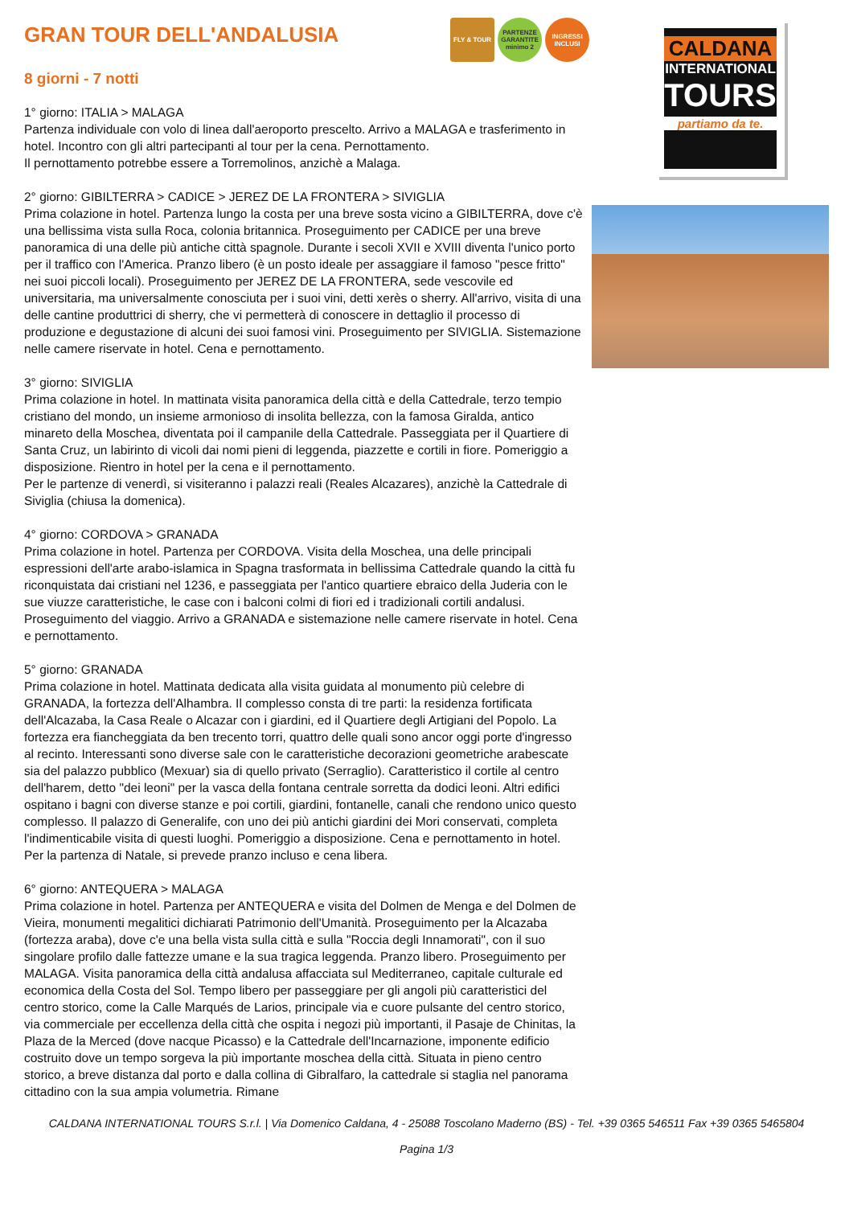FLY & TOUR PARTENZE GARANTITE minimo 2
INGRESSI INCLUSI
GRAN TOUR DELL'ANDALUSIA
8 giorni - 7 notti
1° giorno: ITALIA > MALAGA
Partenza individuale con volo di linea dall'aeroporto prescelto. Arrivo a MALAGA e trasferimento in hotel. Incontro con gli altri partecipanti al tour per la cena. Pernottamento.
Il pernottamento potrebbe essere a Torremolinos, anzichè a Malaga.
2° giorno: GIBILTERRA > CADICE > JEREZ DE LA FRONTERA > SIVIGLIA
Prima colazione in hotel. Partenza lungo la costa per una breve sosta vicino a GIBILTERRA, dove c'è una bellissima vista sulla Roca, colonia britannica. Proseguimento per CADICE per una breve panoramica di una delle più antiche città spagnole. Durante i secoli XVII e XVIII diventa l'unico porto per il traffico con l'America. Pranzo libero (è un posto ideale per assaggiare il famoso "pesce fritto" nei suoi piccoli locali). Proseguimento per JEREZ DE LA FRONTERA, sede vescovile ed universitaria, ma universalmente conosciuta per i suoi vini, detti xerès o sherry. All'arrivo, visita di una delle cantine produttrici di sherry, che vi permetterà di conoscere in dettaglio il processo di produzione e degustazione di alcuni dei suoi famosi vini. Proseguimento per SIVIGLIA. Sistemazione nelle camere riservate in hotel. Cena e pernottamento.
3° giorno: SIVIGLIA
Prima colazione in hotel. In mattinata visita panoramica della città e della Cattedrale, terzo tempio cristiano del mondo, un insieme armonioso di insolita bellezza, con la famosa Giralda, antico minareto della Moschea, diventata poi il campanile della Cattedrale. Passeggiata per il Quartiere di Santa Cruz, un labirinto di vicoli dai nomi pieni di leggenda, piazzette e cortili in fiore. Pomeriggio a disposizione. Rientro in hotel per la cena e il pernottamento.
Per le partenze di venerdì, si visiteranno i palazzi reali (Reales Alcazares), anzichè la Cattedrale di Siviglia (chiusa la domenica).
4° giorno: CORDOVA > GRANADA
Prima colazione in hotel. Partenza per CORDOVA. Visita della Moschea, una delle principali espressioni dell'arte arabo-islamica in Spagna trasformata in bellissima Cattedrale quando la città fu riconquistata dai cristiani nel 1236, e passeggiata per l'antico quartiere ebraico della Juderia con le sue viuzze caratteristiche, le case con i balconi colmi di fiori ed i tradizionali cortili andalusi. Proseguimento del viaggio. Arrivo a GRANADA e sistemazione nelle camere riservate in hotel. Cena e pernottamento.
5° giorno: GRANADA
Prima colazione in hotel. Mattinata dedicata alla visita guidata al monumento più celebre di GRANADA, la fortezza dell'Alhambra. Il complesso consta di tre parti: la residenza fortificata dell'Alcazaba, la Casa Reale o Alcazar con i giardini, ed il Quartiere degli Artigiani del Popolo. La fortezza era fiancheggiata da ben trecento torri, quattro delle quali sono ancor oggi porte d'ingresso al recinto. Interessanti sono diverse sale con le caratteristiche decorazioni geometriche arabescate sia del palazzo pubblico (Mexuar) sia di quello privato (Serraglio). Caratteristico il cortile al centro dell'harem, detto "dei leoni" per la vasca della fontana centrale sorretta da dodici leoni. Altri edifici ospitano i bagni con diverse stanze e poi cortili, giardini, fontanelle, canali che rendono unico questo complesso. Il palazzo di Generalife, con uno dei più antichi giardini dei Mori conservati, completa l'indimenticabile visita di questi luoghi. Pomeriggio a disposizione. Cena e pernottamento in hotel.
Per la partenza di Natale, si prevede pranzo incluso e cena libera.
6° giorno: ANTEQUERA > MALAGA
Prima colazione in hotel. Partenza per ANTEQUERA e visita del Dolmen de Menga e del Dolmen de Vieira, monumenti megalitici dichiarati Patrimonio dell'Umanità. Proseguimento per la Alcazaba (fortezza araba), dove c'e una bella vista sulla città e sulla "Roccia degli Innamorati", con il suo singolare profilo dalle fattezze umane e la sua tragica leggenda. Pranzo libero. Proseguimento per MALAGA. Visita panoramica della città andalusa affacciata sul Mediterraneo, capitale culturale ed economica della Costa del Sol. Tempo libero per passeggiare per gli angoli più caratteristici del centro storico, come la Calle Marqués de Larios, principale via e cuore pulsante del centro storico, via commerciale per eccellenza della città che ospita i negozi più importanti, il Pasaje de Chinitas, la Plaza de la Merced (dove nacque Picasso) e la Cattedrale dell'Incarnazione, imponente edificio costruito dove un tempo sorgeva la più importante moschea della città. Situata in pieno centro storico, a breve distanza dal porto e dalla collina di Gibralfaro, la cattedrale si staglia nel panorama cittadino con la sua ampia volumetria. Rimane
CALDANA
INTERNATIONAL
TOURS
partiamo da te.
CALDANA INTERNATIONAL TOURS S.r.l. | Via Domenico Caldana, 4 - 25088 Toscolano Maderno (BS) - Tel. +39 0365 546511 Fax +39 0365 5465804
Pagina 1/3